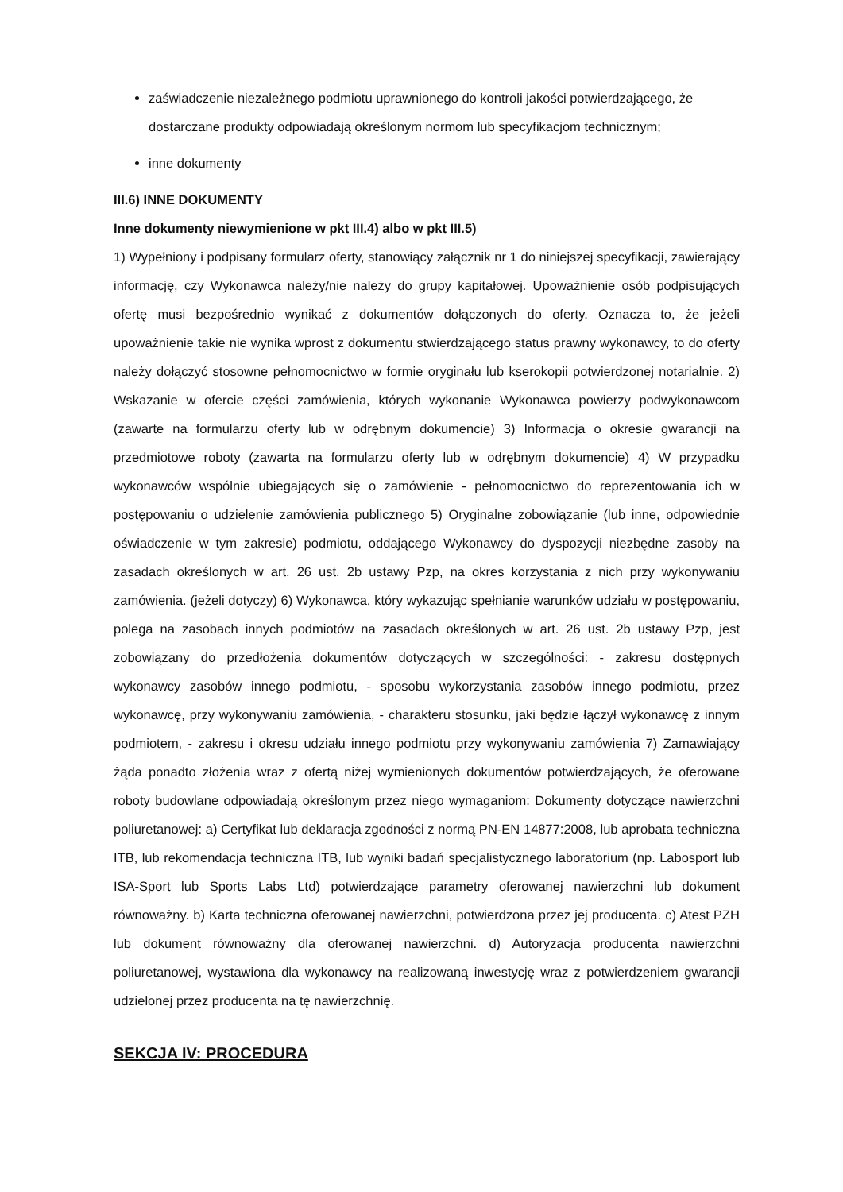zaświadczenie niezależnego podmiotu uprawnionego do kontroli jakości potwierdzającego, że dostarczane produkty odpowiadają określonym normom lub specyfikacjom technicznym;
inne dokumenty
III.6) INNE DOKUMENTY
Inne dokumenty niewymienione w pkt III.4) albo w pkt III.5)
1) Wypełniony i podpisany formularz oferty, stanowiący załącznik nr 1 do niniejszej specyfikacji, zawierający informację, czy Wykonawca należy/nie należy do grupy kapitałowej. Upoważnienie osób podpisujących ofertę musi bezpośrednio wynikać z dokumentów dołączonych do oferty. Oznacza to, że jeżeli upoważnienie takie nie wynika wprost z dokumentu stwierdzającego status prawny wykonawcy, to do oferty należy dołączyć stosowne pełnomocnictwo w formie oryginału lub kserokopii potwierdzonej notarialnie. 2) Wskazanie w ofercie części zamówienia, których wykonanie Wykonawca powierzy podwykonawcom (zawarte na formularzu oferty lub w odrębnym dokumencie) 3) Informacja o okresie gwarancji na przedmiotowe roboty (zawarta na formularzu oferty lub w odrębnym dokumencie) 4) W przypadku wykonawców wspólnie ubiegających się o zamówienie - pełnomocnictwo do reprezentowania ich w postępowaniu o udzielenie zamówienia publicznego 5) Oryginalne zobowiązanie (lub inne, odpowiednie oświadczenie w tym zakresie) podmiotu, oddającego Wykonawcy do dyspozycji niezbędne zasoby na zasadach określonych w art. 26 ust. 2b ustawy Pzp, na okres korzystania z nich przy wykonywaniu zamówienia. (jeżeli dotyczy) 6) Wykonawca, który wykazując spełnianie warunków udziału w postępowaniu, polega na zasobach innych podmiotów na zasadach określonych w art. 26 ust. 2b ustawy Pzp, jest zobowiązany do przedłożenia dokumentów dotyczących w szczególności: - zakresu dostępnych wykonawcy zasobów innego podmiotu, - sposobu wykorzystania zasobów innego podmiotu, przez wykonawcę, przy wykonywaniu zamówienia, - charakteru stosunku, jaki będzie łączył wykonawcę z innym podmiotem, - zakresu i okresu udziału innego podmiotu przy wykonywaniu zamówienia 7) Zamawiający żąda ponadto złożenia wraz z ofertą niżej wymienionych dokumentów potwierdzających, że oferowane roboty budowlane odpowiadają określonym przez niego wymaganiom: Dokumenty dotyczące nawierzchni poliuretanowej: a) Certyfikat lub deklaracja zgodności z normą PN-EN 14877:2008, lub aprobata techniczna ITB, lub rekomendacja techniczna ITB, lub wyniki badań specjalistycznego laboratorium (np. Labosport lub ISA-Sport lub Sports Labs Ltd) potwierdzające parametry oferowanej nawierzchni lub dokument równoważny. b) Karta techniczna oferowanej nawierzchni, potwierdzona przez jej producenta. c) Atest PZH lub dokument równoważny dla oferowanej nawierzchni. d) Autoryzacja producenta nawierzchni poliuretanowej, wystawiona dla wykonawcy na realizowaną inwestycję wraz z potwierdzeniem gwarancji udzielonej przez producenta na tę nawierzchnię.
SEKCJA IV: PROCEDURA